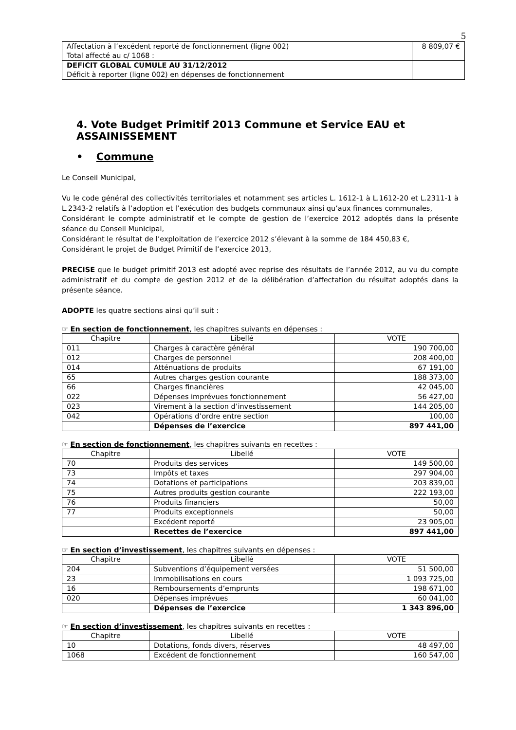5
| Affectation à l’excédent reporté de fonctionnement (ligne 002) Total affecté au c/ 1068 : | 8 809,07 € |
| DEFICIT GLOBAL CUMULE AU 31/12/2012 Déficit à reporter (ligne 002) en dépenses de fonctionnement | |
4. Vote Budget Primitif 2013 Commune et Service EAU et ASSAINISSEMENT
• Commune
Le Conseil Municipal,
Vu le code général des collectivités territoriales et notamment ses articles L. 1612-1 à L.1612-20 et L.2311-1 à L.2343-2 relatifs à l’adoption et l’exécution des budgets communaux ainsi qu’aux finances communales,
Considérant le compte administratif et le compte de gestion de l’exercice 2012 adoptés dans la présente séance du Conseil Municipal,
Considérant le résultat de l’exploitation de l’exercice 2012 s’élevant à la somme de 184 450,83 €,
Considérant le projet de Budget Primitif de l’exercice 2013,
PRECISE que le budget primitif 2013 est adopté avec reprise des résultats de l’année 2012, au vu du compte administratif et du compte de gestion 2012 et de la délibération d’affectation du résultat adoptés dans la présente séance.
ADOPTE les quatre sections ainsi qu’il suit :
☞ En section de fonctionnement, les chapitres suivants en dépenses :
| Chapitre | Libellé | VOTE |
| --- | --- | --- |
| 011 | Charges à caractère général | 190 700,00 |
| 012 | Charges de personnel | 208 400,00 |
| 014 | Atténuations de produits | 67 191,00 |
| 65 | Autres charges gestion courante | 188 373,00 |
| 66 | Charges financières | 42 045,00 |
| 022 | Dépenses imprévues fonctionnement | 56 427,00 |
| 023 | Virement à la section d’investissement | 144 205,00 |
| 042 | Opérations d’ordre entre section | 100,00 |
| | Dépenses de l’exercice | 897 441,00 |
☞ En section de fonctionnement, les chapitres suivants en recettes :
| Chapitre | Libellé | VOTE |
| --- | --- | --- |
| 70 | Produits des services | 149 500,00 |
| 73 | Impôts et taxes | 297 904,00 |
| 74 | Dotations et participations | 203 839,00 |
| 75 | Autres produits gestion courante | 222 193,00 |
| 76 | Produits financiers | 50,00 |
| 77 | Produits exceptionnels | 50,00 |
| | Excédent reporté | 23 905,00 |
| | Recettes de l’exercice | 897 441,00 |
☞ En section d’investissement, les chapitres suivants en dépenses :
| Chapitre | Libellé | VOTE |
| --- | --- | --- |
| 204 | Subventions d’équipement versées | 51 500,00 |
| 23 | Immobilisations en cours | 1 093 725,00 |
| 16 | Remboursements d’emprunts | 198 671,00 |
| 020 | Dépenses imprévues | 60 041,00 |
| | Dépenses de l’exercice | 1 343 896,00 |
☞ En section d’investissement, les chapitres suivants en recettes :
| Chapitre | Libellé | VOTE |
| --- | --- | --- |
| 10 | Dotations, fonds divers, réserves | 48 497,00 |
| 1068 | Excédent de fonctionnement | 160 547,00 |